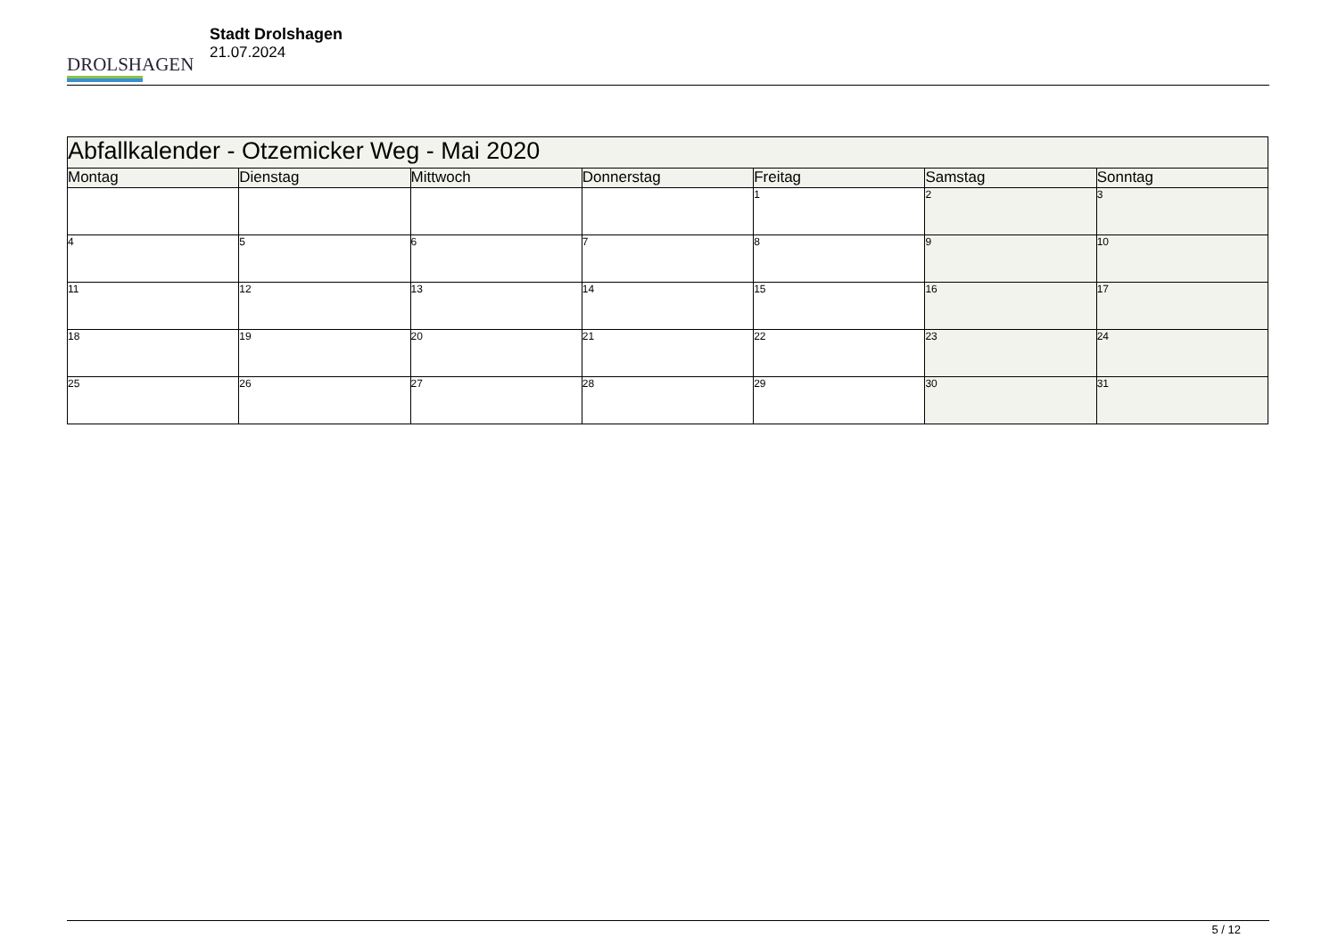DROLSHAGEN
Stadt Drolshagen
21.07.2024
| Abfallkalender - Otzemicker Weg - Mai 2020 | | | | | | |
| Montag | Dienstag | Mittwoch | Donnerstag | Freitag | Samstag | Sonntag |
| | | | | 1 | 2 | 3 |
| 4 | 5 | 6 | 7 | 8 | 9 | 10 |
| 11 | 12 | 13 | 14 | 15 | 16 | 17 |
| 18 | 19 | 20 | 21 | 22 | 23 | 24 |
| 25 | 26 | 27 | 28 | 29 | 30 | 31 |
5 / 12